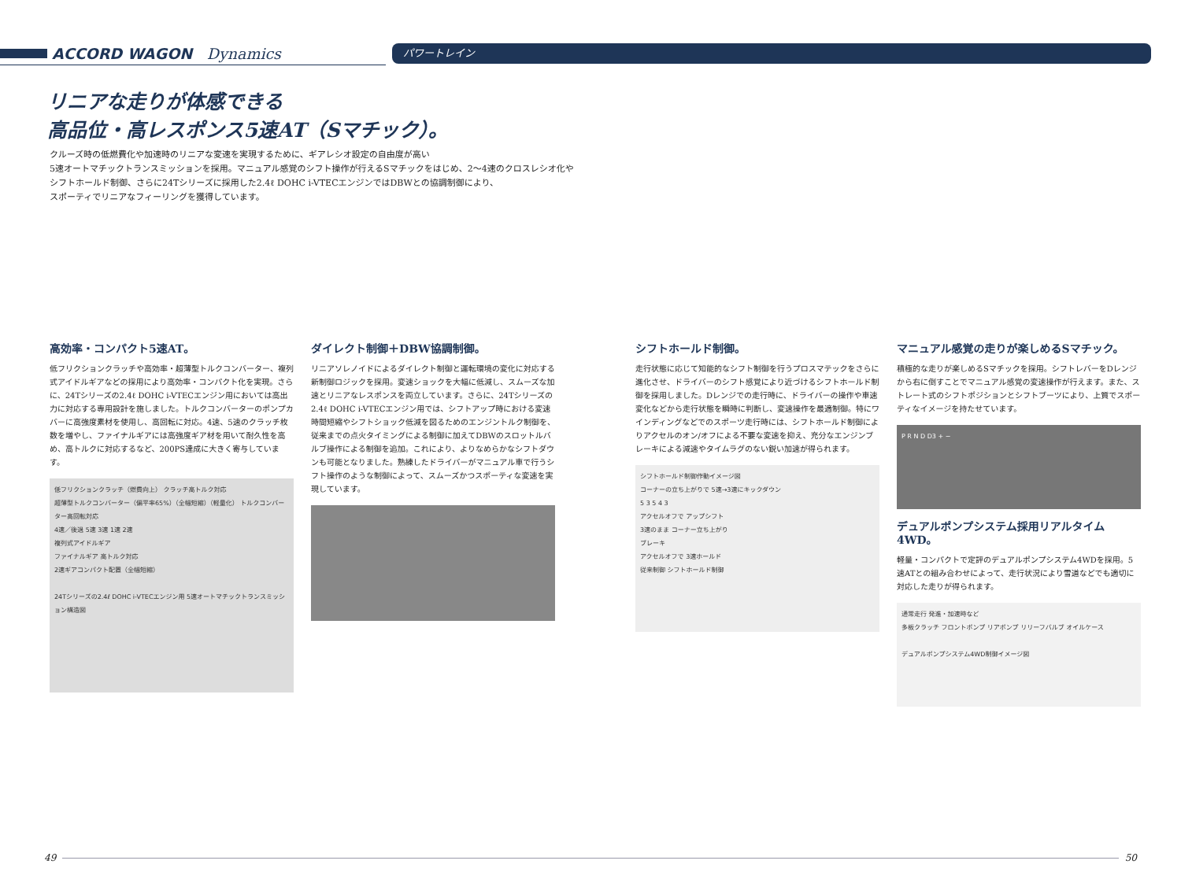ACCORD WAGON Dynamics
パワートレイン
リニアな走りが体感できる
高品位・高レスポンス5速AT（Sマチック）。
クルーズ時の低燃費化や加速時のリニアな変速を実現するために、ギアレシオ設定の自由度が高い
5速オートマチックトランスミッションを採用。マニュアル感覚のシフト操作が行えるSマチックをはじめ、2〜4速のクロスレシオ化や
シフトホールド制御、さらに24Tシリーズに採用した2.4ℓ DOHC i-VTECエンジンではDBWとの協調制御により、
スポーティでリニアなフィーリングを獲得しています。
高効率・コンパクト5速AT。
低フリクションクラッチや高効率・超薄型トルクコンバーター、複列式アイドルギアなどの採用により高効率・コンパクト化を実現。さらに、24Tシリーズの2.4ℓ DOHC i-VTECエンジン用においては高出力に対応する専用設計を施しました。トルクコンバーターのポンプカバーに高強度素材を使用し、高回転に対応。4速、5速のクラッチ枚数を増やし、ファイナルギアには高強度ギア材を用いて耐久性を高め、高トルクに対応するなど、200PS達成に大きく寄与しています。
低フリクションクラッチ（燃費向上） クラッチ高トルク対応
超薄型トルクコンバーター（偏平率65%）（全幅短縮）（軽量化） トルクコンバーター高回転対応
4速／後退 5速 3速 1速 2速
複列式アイドルギア
ファイナルギア 高トルク対応
2速ギアコンパクト配置（全幅短縮）
24Tシリーズの2.4ℓ DOHC i-VTECエンジン用 5速オートマチックトランスミッション構造図
ダイレクト制御＋DBW協調制御。
リニアソレノイドによるダイレクト制御と運転環境の変化に対応する新制御ロジックを採用。変速ショックを大幅に低減し、スムーズな加速とリニアなレスポンスを両立しています。さらに、24Tシリーズの2.4ℓ DOHC i-VTECエンジン用では、シフトアップ時における変速時間短縮やシフトショック低減を図るためのエンジントルク制御を、従来までの点火タイミングによる制御に加えてDBWのスロットルバルブ操作による制御を追加。これにより、よりなめらかなシフトダウンも可能となりました。熟練したドライバーがマニュアル車で行うシフト操作のような制御によって、スムーズかつスポーティな変速を実現しています。
シフトホールド制御。
走行状態に応じて知能的なシフト制御を行うプロスマテックをさらに進化させ、ドライバーのシフト感覚により近づけるシフトホールド制御を採用しました。Dレンジでの走行時に、ドライバーの操作や車速変化などから走行状態を瞬時に判断し、変速操作を最適制御。特にワインディングなどでのスポーツ走行時には、シフトホールド制御によりアクセルのオン/オフによる不要な変速を抑え、充分なエンジンブレーキによる減速やタイムラグのない鋭い加速が得られます。
シフトホールド制御作動イメージ図
コーナーの立ち上がりで 5速→3速にキックダウン
5 3 5 4 3
アクセルオフで アップシフト
3速のまま コーナー立ち上がり
ブレーキ
アクセルオフで 3速ホールド
従来制御 シフトホールド制御
マニュアル感覚の走りが楽しめるSマチック。
積極的な走りが楽しめるSマチックを採用。シフトレバーをDレンジから右に倒すことでマニュアル感覚の変速操作が行えます。また、ストレート式のシフトポジションとシフトブーツにより、上質でスポーティなイメージを持たせています。
P R N D D3 + −
デュアルポンプシステム採用リアルタイム4WD。
軽量・コンパクトで定評のデュアルポンプシステム4WDを採用。5速ATとの組み合わせによって、走行状況により雪道などでも適切に対応した走りが得られます。
通常走行 発進・加速時など
多板クラッチ フロントポンプ リアポンプ リリーフバルブ オイルケース
デュアルポンプシステム4WD制御イメージ図
49 50